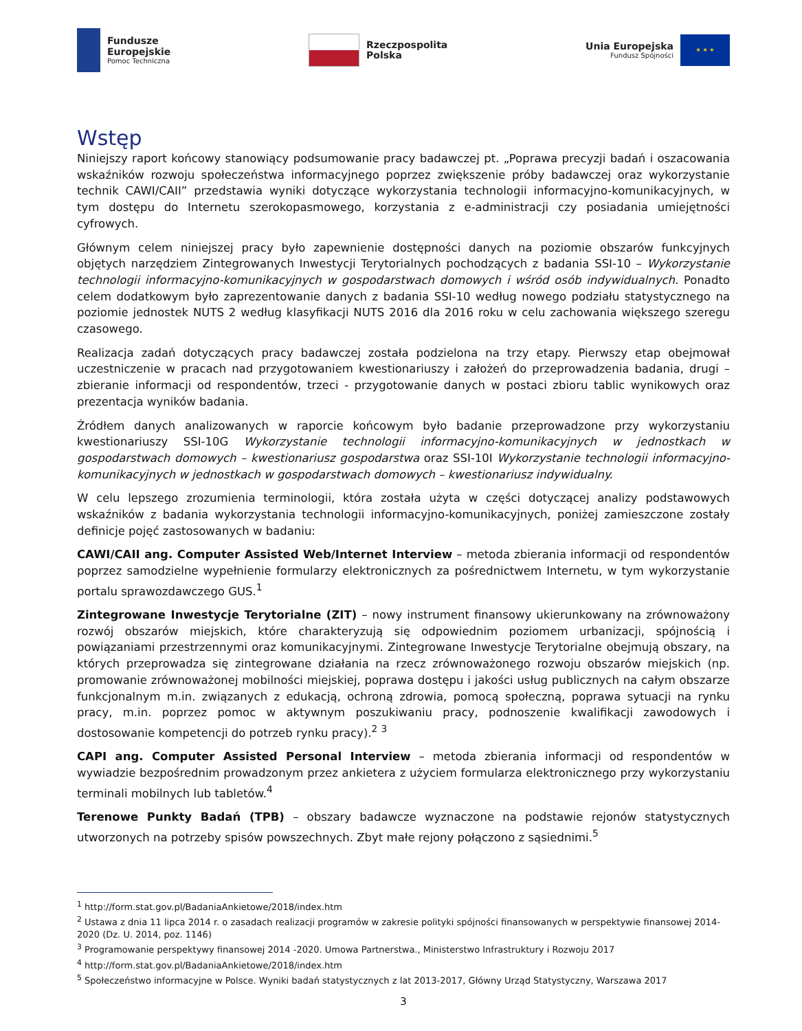Fundusze
Europejskie
Pomoc Techniczna
Rzeczpospolita
Polska
Unia Europejska
Fundusz Spójności
★ ★ ★
Wstęp
Niniejszy raport końcowy stanowiący podsumowanie pracy badawczej pt. „Poprawa precyzji badań i oszacowania wskaźników rozwoju społeczeństwa informacyjnego poprzez zwiększenie próby badawczej oraz wykorzystanie technik CAWI/CAII” przedstawia wyniki dotyczące wykorzystania technologii informacyjno-komunikacyjnych, w tym dostępu do Internetu szerokopasmowego, korzystania z e-administracji czy posiadania umiejętności cyfrowych.
Głównym celem niniejszej pracy było zapewnienie dostępności danych na poziomie obszarów funkcyjnych objętych narzędziem Zintegrowanych Inwestycji Terytorialnych pochodzących z badania SSI-10 – Wykorzystanie technologii informacyjno-komunikacyjnych w gospodarstwach domowych i wśród osób indywidualnych. Ponadto celem dodatkowym było zaprezentowanie danych z badania SSI-10 według nowego podziału statystycznego na poziomie jednostek NUTS 2 według klasyfikacji NUTS 2016 dla 2016 roku w celu zachowania większego szeregu czasowego.
Realizacja zadań dotyczących pracy badawczej została podzielona na trzy etapy. Pierwszy etap obejmował uczestniczenie w pracach nad przygotowaniem kwestionariuszy i założeń do przeprowadzenia badania, drugi – zbieranie informacji od respondentów, trzeci - przygotowanie danych w postaci zbioru tablic wynikowych oraz prezentacja wyników badania.
Źródłem danych analizowanych w raporcie końcowym było badanie przeprowadzone przy wykorzystaniu kwestionariuszy SSI-10G Wykorzystanie technologii informacyjno-komunikacyjnych w jednostkach w gospodarstwach domowych – kwestionariusz gospodarstwa oraz SSI-10I Wykorzystanie technologii informacyjno-komunikacyjnych w jednostkach w gospodarstwach domowych – kwestionariusz indywidualny.
W celu lepszego zrozumienia terminologii, która została użyta w części dotyczącej analizy podstawowych wskaźników z badania wykorzystania technologii informacyjno-komunikacyjnych, poniżej zamieszczone zostały definicje pojęć zastosowanych w badaniu:
CAWI/CAII ang. Computer Assisted Web/Internet Interview – metoda zbierania informacji od respondentów poprzez samodzielne wypełnienie formularzy elektronicznych za pośrednictwem Internetu, w tym wykorzystanie portalu sprawozdawczego GUS.<sup>1</sup>
Zintegrowane Inwestycje Terytorialne (ZIT) – nowy instrument finansowy ukierunkowany na zrównoważony rozwój obszarów miejskich, które charakteryzują się odpowiednim poziomem urbanizacji, spójnością i powiązaniami przestrzennymi oraz komunikacyjnymi. Zintegrowane Inwestycje Terytorialne obejmują obszary, na których przeprowadza się zintegrowane działania na rzecz zrównoważonego rozwoju obszarów miejskich (np. promowanie zrównoważonej mobilności miejskiej, poprawa dostępu i jakości usług publicznych na całym obszarze funkcjonalnym m.in. związanych z edukacją, ochroną zdrowia, pomocą społeczną, poprawa sytuacji na rynku pracy, m.in. poprzez pomoc w aktywnym poszukiwaniu pracy, podnoszenie kwalifikacji zawodowych i dostosowanie kompetencji do potrzeb rynku pracy).<sup>2</sup> <sup>3</sup>
CAPI ang. Computer Assisted Personal Interview – metoda zbierania informacji od respondentów w wywiadzie bezpośrednim prowadzonym przez ankietera z użyciem formularza elektronicznego przy wykorzystaniu terminali mobilnych lub tabletów.<sup>4</sup>
Terenowe Punkty Badań (TPB) – obszary badawcze wyznaczone na podstawie rejonów statystycznych utworzonych na potrzeby spisów powszechnych. Zbyt małe rejony połączono z sąsiednimi.<sup>5</sup>
<sup>1</sup> http://form.stat.gov.pl/BadaniaAnkietowe/2018/index.htm
<sup>2</sup> Ustawa z dnia 11 lipca 2014 r. o zasadach realizacji programów w zakresie polityki spójności finansowanych w perspektywie finansowej 2014-2020 (Dz. U. 2014, poz. 1146)
<sup>3</sup> Programowanie perspektywy finansowej 2014 -2020. Umowa Partnerstwa., Ministerstwo Infrastruktury i Rozwoju 2017
<sup>4</sup> http://form.stat.gov.pl/BadaniaAnkietowe/2018/index.htm
<sup>5</sup> Społeczeństwo informacyjne w Polsce. Wyniki badań statystycznych z lat 2013-2017, Główny Urząd Statystyczny, Warszawa 2017
3